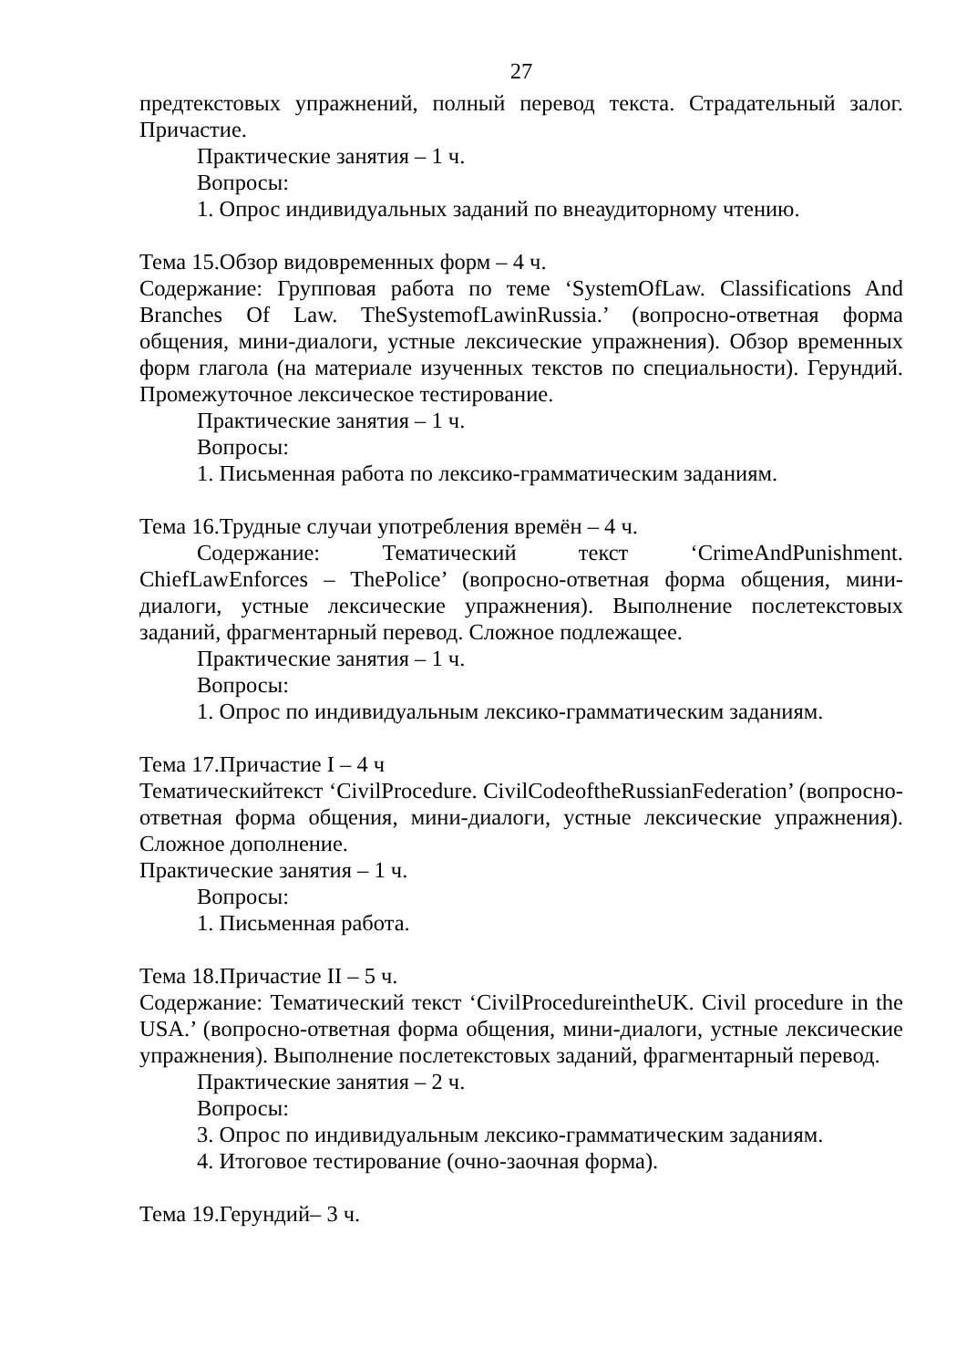27
предтекстовых упражнений, полный перевод текста. Страдательный залог. Причастие.
Практические занятия – 1 ч.
Вопросы:
1. Опрос индивидуальных заданий по внеаудиторному чтению.
Тема 15.Обзор видовременных форм – 4 ч.
Содержание: Групповая работа по теме ‘SystemOfLaw. Classifications And Branches Of Law. TheSystemofLawinRussia.’ (вопросно-ответная форма общения, мини-диалоги, устные лексические упражнения). Обзор временных форм глагола (на материале изученных текстов по специальности). Герундий. Промежуточное лексическое тестирование.
Практические занятия – 1 ч.
Вопросы:
1. Письменная работа по лексико-грамматическим заданиям.
Тема 16.Трудные случаи употребления времён – 4 ч.
Содержание: Тематический текст ‘CrimeAndPunishment. ChiefLawEnforces – ThePolice’ (вопросно-ответная форма общения, мини-диалоги, устные лексические упражнения). Выполнение послетекстовых заданий, фрагментарный перевод. Сложное подлежащее.
Практические занятия – 1 ч.
Вопросы:
1. Опрос по индивидуальным лексико-грамматическим заданиям.
Тема 17.Причастие I – 4 ч
Тематическийтекст ‘CivilProcedure. CivilCodeoftheRussianFederation’ (вопросно-ответная форма общения, мини-диалоги, устные лексические упражнения). Сложное дополнение.
Практические занятия – 1 ч.
Вопросы:
1. Письменная работа.
Тема 18.Причастие II – 5 ч.
Содержание: Тематический текст ‘CivilProcedureintheUK. Civil procedure in the USA.’ (вопросно-ответная форма общения, мини-диалоги, устные лексические упражнения). Выполнение послетекстовых заданий, фрагментарный перевод.
Практические занятия – 2 ч.
Вопросы:
3. Опрос по индивидуальным лексико-грамматическим заданиям.
4. Итоговое тестирование (очно-заочная форма).
Тема 19.Герундий– 3 ч.